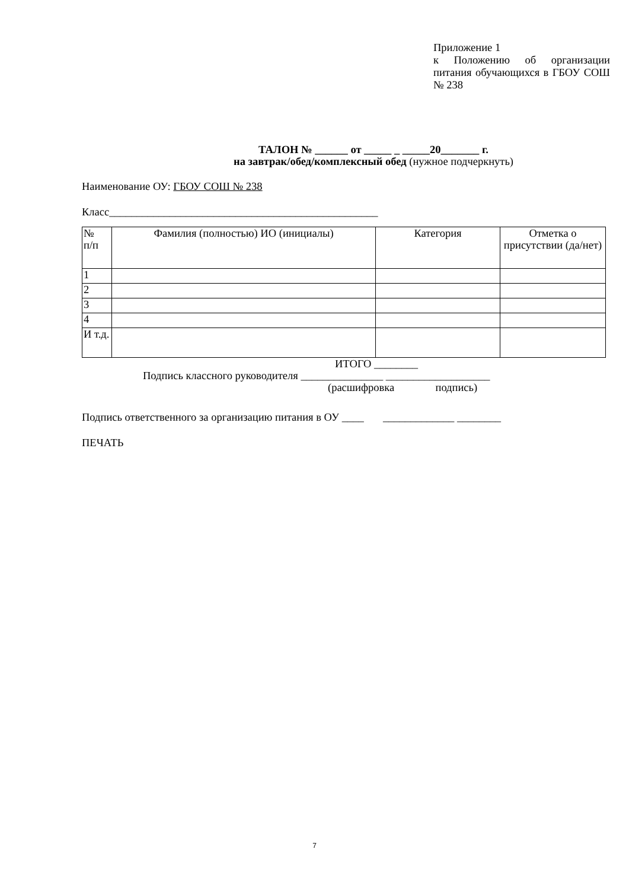Приложение 1
к Положению об организации питания обучающихся в ГБОУ СОШ № 238
ТАЛОН № ______ от _____ _ _____20_______ г.
на завтрак/обед/комплексный обед (нужное подчеркнуть)
Наименование ОУ: ГБОУ СОШ № 238
Класс_________________________________________________
| № п/п | Фамилия (полностью) ИО (инициалы) | Категория | Отметка о присутствии (да/нет) |
| 1 | | | |
| 2 | | | |
| 3 | | | |
| 4 | | | |
| И т.д. | | | |
ИТОГО ________
Подпись классного руководителя _______________ ___________________
(расшифровка подпись)
Подпись ответственного за организацию питания в ОУ ____ _____________ ________
ПЕЧАТЬ
7